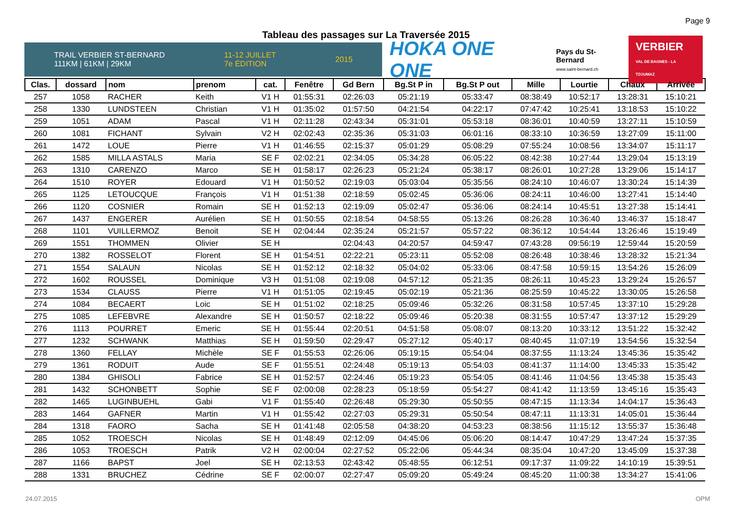Page 9
Tableau des passages sur La Traversée 2015
TRAIL VERBIER ST-BERNARD
111KM | 61KM | 29KM 11-12 JUILLET
7e ÉDITION 2015
HOKA ONE ONE
Pays du St-Bernard
www.saint-bernard.ch
VERBIER
VAL DE BAGNES - LA TZOUMAZ
| Clas. | dossard | nom | prenom | cat. | Fenêtre | Gd Bern | Bg.St P in | Bg.St P out | Mille | Lourtie | Chaux | Arrivée |
| --- | --- | --- | --- | --- | --- | --- | --- | --- | --- | --- | --- | --- |
| 257 | 1058 | RACHER | Keith | V1 H | 01:55:31 | 02:26:03 | 05:21:19 | 05:33:47 | 08:38:49 | 10:52:17 | 13:28:31 | 15:10:21 |
| 258 | 1330 | LUNDSTEEN | Christian | V1 H | 01:35:02 | 01:57:50 | 04:21:54 | 04:22:17 | 07:47:42 | 10:25:41 | 13:18:53 | 15:10:22 |
| 259 | 1051 | ADAM | Pascal | V1 H | 02:11:28 | 02:43:34 | 05:31:01 | 05:53:18 | 08:36:01 | 10:40:59 | 13:27:11 | 15:10:59 |
| 260 | 1081 | FICHANT | Sylvain | V2 H | 02:02:43 | 02:35:36 | 05:31:03 | 06:01:16 | 08:33:10 | 10:36:59 | 13:27:09 | 15:11:00 |
| 261 | 1472 | LOUE | Pierre | V1 H | 01:46:55 | 02:15:37 | 05:01:29 | 05:08:29 | 07:55:24 | 10:08:56 | 13:34:07 | 15:11:17 |
| 262 | 1585 | MILLA ASTALS | Maria | SE F | 02:02:21 | 02:34:05 | 05:34:28 | 06:05:22 | 08:42:38 | 10:27:44 | 13:29:04 | 15:13:19 |
| 263 | 1310 | CARENZO | Marco | SE H | 01:58:17 | 02:26:23 | 05:21:24 | 05:38:17 | 08:26:01 | 10:27:28 | 13:29:06 | 15:14:17 |
| 264 | 1510 | ROYER | Edouard | V1 H | 01:50:52 | 02:19:03 | 05:03:04 | 05:35:56 | 08:24:10 | 10:46:07 | 13:30:24 | 15:14:39 |
| 265 | 1125 | LETOUCQUE | François | V1 H | 01:51:38 | 02:18:59 | 05:02:45 | 05:36:06 | 08:24:11 | 10:46:00 | 13:27:41 | 15:14:40 |
| 266 | 1120 | COSNIER | Romain | SE H | 01:52:13 | 02:19:09 | 05:02:47 | 05:36:06 | 08:24:14 | 10:45:51 | 13:27:38 | 15:14:41 |
| 267 | 1437 | ENGERER | Aurélien | SE H | 01:50:55 | 02:18:54 | 04:58:55 | 05:13:26 | 08:26:28 | 10:36:40 | 13:46:37 | 15:18:47 |
| 268 | 1101 | VUILLERMOZ | Benoit | SE H | 02:04:44 | 02:35:24 | 05:21:57 | 05:57:22 | 08:36:12 | 10:54:44 | 13:26:46 | 15:19:49 |
| 269 | 1551 | THOMMEN | Olivier | SE H | | 02:04:43 | 04:20:57 | 04:59:47 | 07:43:28 | 09:56:19 | 12:59:44 | 15:20:59 |
| 270 | 1382 | ROSSELOT | Florent | SE H | 01:54:51 | 02:22:21 | 05:23:11 | 05:52:08 | 08:26:48 | 10:38:46 | 13:28:32 | 15:21:34 |
| 271 | 1554 | SALAUN | Nicolas | SE H | 01:52:12 | 02:18:32 | 05:04:02 | 05:33:06 | 08:47:58 | 10:59:15 | 13:54:26 | 15:26:09 |
| 272 | 1602 | ROUSSEL | Dominique | V3 H | 01:51:08 | 02:19:08 | 04:57:12 | 05:21:35 | 08:26:11 | 10:45:23 | 13:29:24 | 15:26:57 |
| 273 | 1534 | CLAUSS | Pierre | V1 H | 01:51:05 | 02:19:45 | 05:02:19 | 05:21:36 | 08:25:59 | 10:45:22 | 13:30:05 | 15:26:58 |
| 274 | 1084 | BECAERT | Loic | SE H | 01:51:02 | 02:18:25 | 05:09:46 | 05:32:26 | 08:31:58 | 10:57:45 | 13:37:10 | 15:29:28 |
| 275 | 1085 | LEFEBVRE | Alexandre | SE H | 01:50:57 | 02:18:22 | 05:09:46 | 05:20:38 | 08:31:55 | 10:57:47 | 13:37:12 | 15:29:29 |
| 276 | 1113 | POURRET | Emeric | SE H | 01:55:44 | 02:20:51 | 04:51:58 | 05:08:07 | 08:13:20 | 10:33:12 | 13:51:22 | 15:32:42 |
| 277 | 1232 | SCHWANK | Matthias | SE H | 01:59:50 | 02:29:47 | 05:27:12 | 05:40:17 | 08:40:45 | 11:07:19 | 13:54:56 | 15:32:54 |
| 278 | 1360 | FELLAY | Michèle | SE F | 01:55:53 | 02:26:06 | 05:19:15 | 05:54:04 | 08:37:55 | 11:13:24 | 13:45:36 | 15:35:42 |
| 279 | 1361 | RODUIT | Aude | SE F | 01:55:51 | 02:24:48 | 05:19:13 | 05:54:03 | 08:41:37 | 11:14:00 | 13:45:33 | 15:35:42 |
| 280 | 1384 | GHISOLI | Fabrice | SE H | 01:52:57 | 02:24:46 | 05:19:23 | 05:54:05 | 08:41:46 | 11:04:56 | 13:45:38 | 15:35:43 |
| 281 | 1432 | SCHONBETT | Sophie | SE F | 02:00:08 | 02:28:23 | 05:18:59 | 05:54:27 | 08:41:42 | 11:13:59 | 13:45:16 | 15:35:43 |
| 282 | 1465 | LUGINBUEHL | Gabi | V1 F | 01:55:40 | 02:26:48 | 05:29:30 | 05:50:55 | 08:47:15 | 11:13:34 | 14:04:17 | 15:36:43 |
| 283 | 1464 | GAFNER | Martin | V1 H | 01:55:42 | 02:27:03 | 05:29:31 | 05:50:54 | 08:47:11 | 11:13:31 | 14:05:01 | 15:36:44 |
| 284 | 1318 | FAORO | Sacha | SE H | 01:41:48 | 02:05:58 | 04:38:20 | 04:53:23 | 08:38:56 | 11:15:12 | 13:55:37 | 15:36:48 |
| 285 | 1052 | TROESCH | Nicolas | SE H | 01:48:49 | 02:12:09 | 04:45:06 | 05:06:20 | 08:14:47 | 10:47:29 | 13:47:24 | 15:37:35 |
| 286 | 1053 | TROESCH | Patrik | V2 H | 02:00:04 | 02:27:52 | 05:22:06 | 05:44:34 | 08:35:04 | 10:47:20 | 13:45:09 | 15:37:38 |
| 287 | 1166 | BAPST | Joel | SE H | 02:13:53 | 02:43:42 | 05:48:55 | 06:12:51 | 09:17:37 | 11:09:22 | 14:10:19 | 15:39:51 |
| 288 | 1331 | BRUCHEZ | Cédrine | SE F | 02:00:07 | 02:27:47 | 05:09:20 | 05:49:24 | 08:45:20 | 11:00:38 | 13:34:27 | 15:41:06 |
24.07.2015 OPM